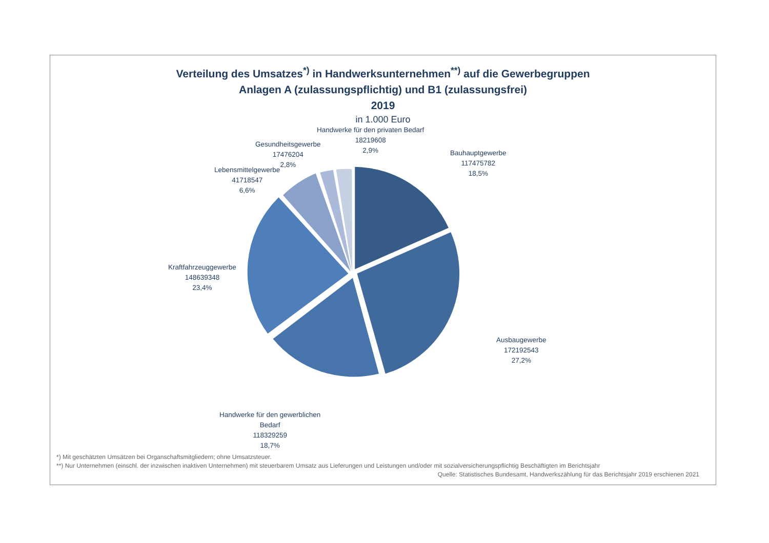Verteilung des Umsatzes<sup>*)</sup> in Handwerksunternehmen<sup>**)</sup> auf die Gewerbegruppen
Anlagen A (zulassungspflichtig) und B1 (zulassungsfrei)
2019
in 1.000 Euro
Handwerke für den privaten Bedarf
18219608
2,9%
Gesundheitsgewerbe
17476204
2,8%
Lebensmittelgewerbe
41718547
6,6%
Bauhauptgewerbe
117475782
18,5%
Kraftfahrzeuggewerbe
148639348
23,4%
Ausbaugewerbe
172192543
27,2%
Handwerke für den gewerblichen
Bedarf
118329259
18,7%
*) Mit geschätzten Umsätzen bei Organschaftsmitgliedern; ohne Umsatzsteuer.
**) Nur Unternehmen (einschl. der inzwischen inaktiven Unternehmen) mit steuerbarem Umsatz aus Lieferungen und Leistungen und/oder mit sozialversicherungspflichtig Beschäftigten im Berichtsjahr
Quelle: Statistisches Bundesamt, Handwerkszählung für das Berichtsjahr 2019 erschienen 2021